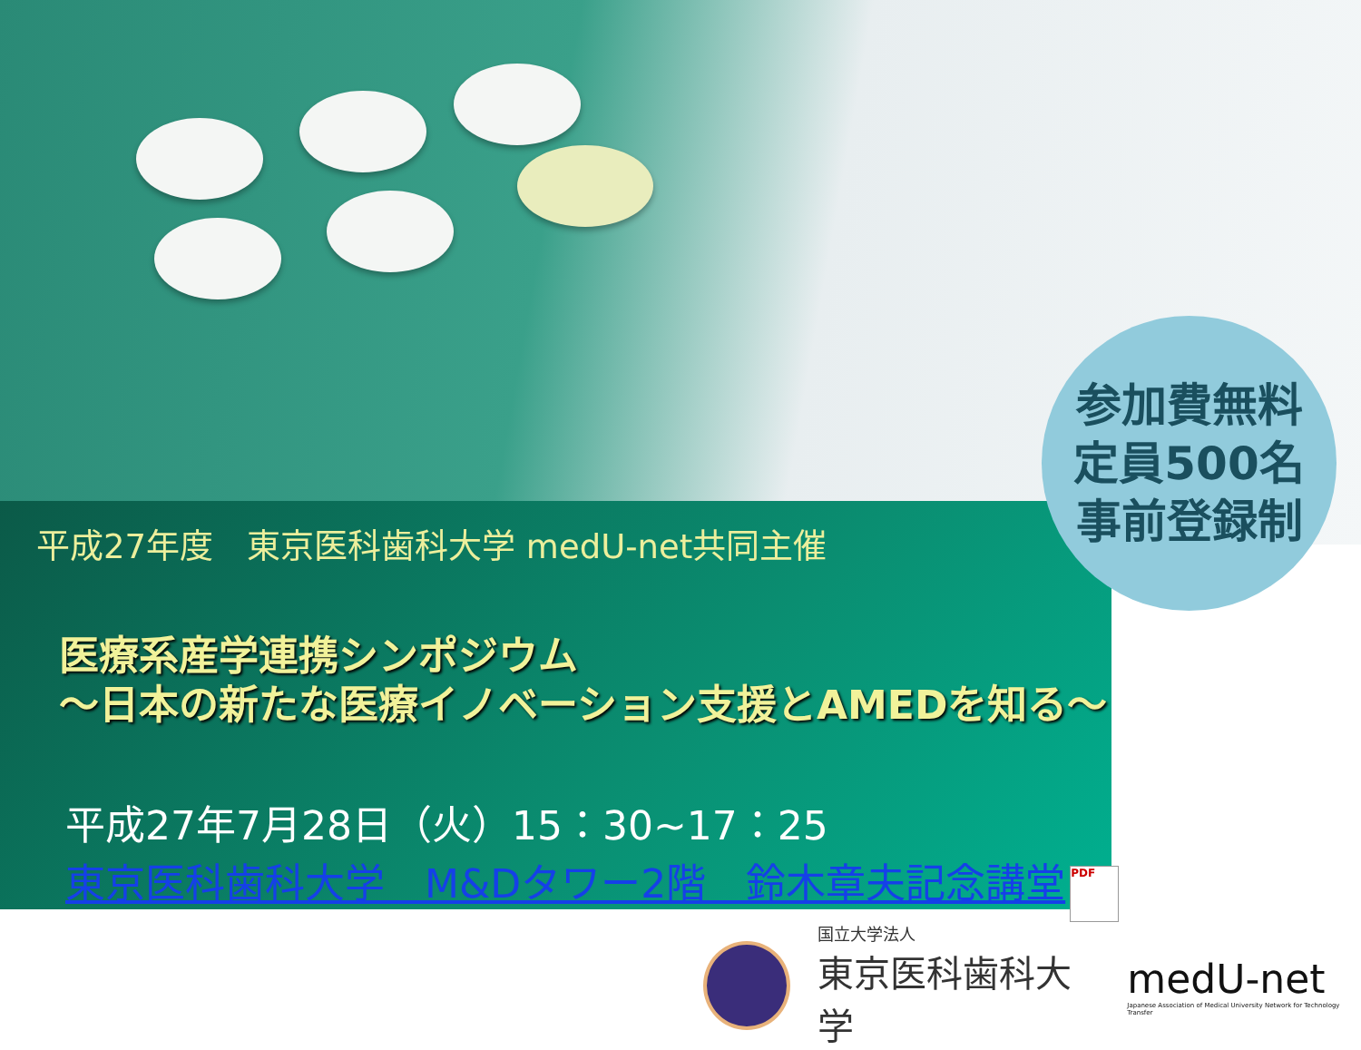平成27年度　東京医科歯科大学 medU-net共同主催
医療系産学連携シンポジウム
～日本の新たな医療イノベーション支援とAMEDを知る～
平成27年7月28日（火）15：30~17：25
東京医科歯科大学　M&Dタワー2階　鈴木章夫記念講堂 PDF
参加費無料
定員500名
事前登録制
国立大学法人
東京医科歯科大学
medU-net
Japanese Association of Medical University Network for Technology Transfer